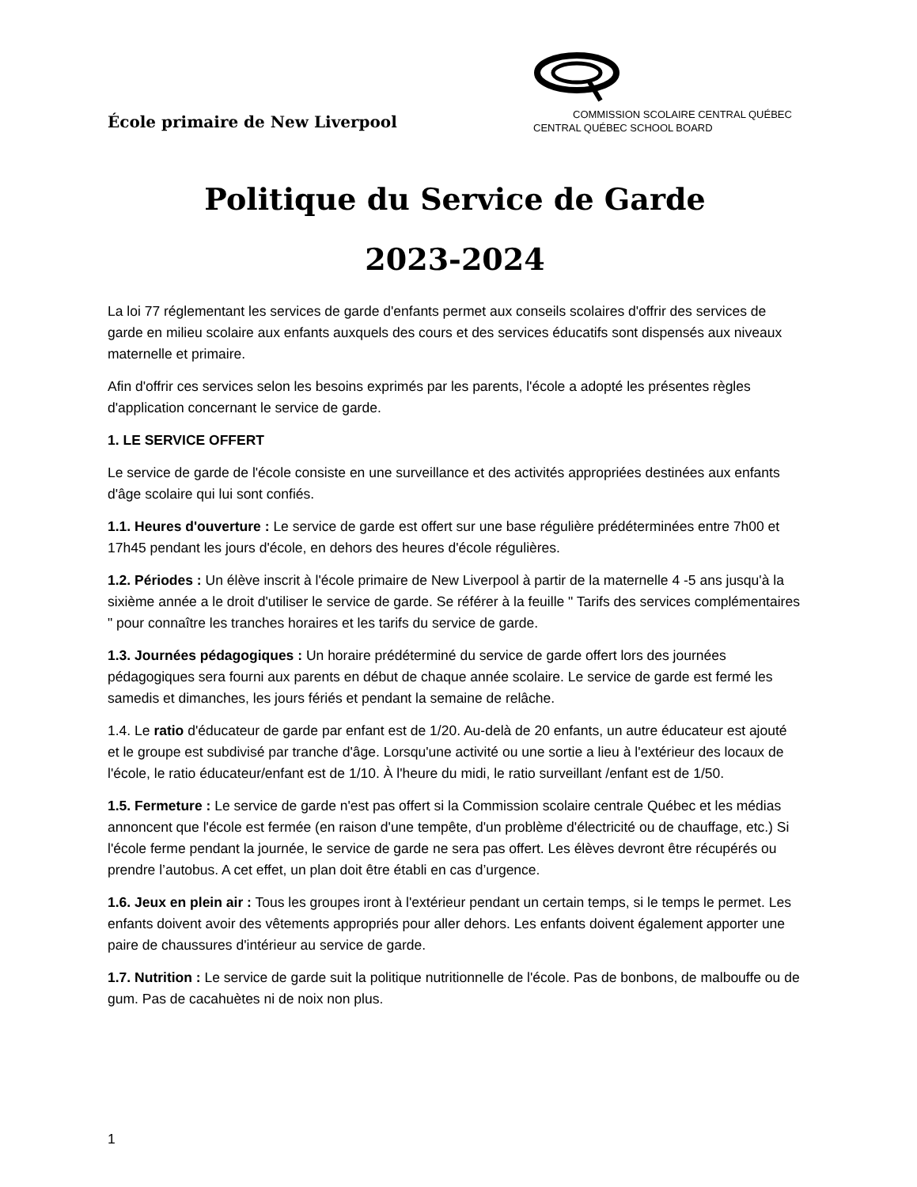École primaire de New Liverpool
COMMISSION SCOLAIRE CENTRAL QUÉBEC
CENTRAL QUÉBEC SCHOOL BOARD
Politique du Service de Garde
2023-2024
La loi 77 réglementant les services de garde d'enfants permet aux conseils scolaires d'offrir des services de garde en milieu scolaire aux enfants auxquels des cours et des services éducatifs sont dispensés aux niveaux maternelle et primaire.
Afin d'offrir ces services selon les besoins exprimés par les parents, l'école a adopté les présentes règles d'application concernant le service de garde.
1. LE SERVICE OFFERT
Le service de garde de l'école consiste en une surveillance et des activités appropriées destinées aux enfants d'âge scolaire qui lui sont confiés.
1.1. Heures d'ouverture : Le service de garde est offert sur une base régulière prédéterminées entre 7h00 et 17h45 pendant les jours d'école, en dehors des heures d'école régulières.
1.2. Périodes : Un élève inscrit à l'école primaire de New Liverpool à partir de la maternelle 4 -5 ans jusqu'à la sixième année a le droit d'utiliser le service de garde. Se référer à la feuille " Tarifs des services complémentaires " pour connaître les tranches horaires et les tarifs du service de garde.
1.3. Journées pédagogiques : Un horaire prédéterminé du service de garde offert lors des journées pédagogiques sera fourni aux parents en début de chaque année scolaire. Le service de garde est fermé les samedis et dimanches, les jours fériés et pendant la semaine de relâche.
1.4. Le ratio d'éducateur de garde par enfant est de 1/20. Au-delà de 20 enfants, un autre éducateur est ajouté et le groupe est subdivisé par tranche d'âge. Lorsqu'une activité ou une sortie a lieu à l'extérieur des locaux de l'école, le ratio éducateur/enfant est de 1/10. À l'heure du midi, le ratio surveillant /enfant est de 1/50.
1.5. Fermeture : Le service de garde n'est pas offert si la Commission scolaire centrale Québec et les médias annoncent que l'école est fermée (en raison d'une tempête, d'un problème d'électricité ou de chauffage, etc.) Si l'école ferme pendant la journée, le service de garde ne sera pas offert. Les élèves devront être récupérés ou prendre l’autobus. A cet effet, un plan doit être établi en cas d’urgence.
1.6. Jeux en plein air : Tous les groupes iront à l'extérieur pendant un certain temps, si le temps le permet. Les enfants doivent avoir des vêtements appropriés pour aller dehors. Les enfants doivent également apporter une paire de chaussures d'intérieur au service de garde.
1.7. Nutrition : Le service de garde suit la politique nutritionnelle de l'école. Pas de bonbons, de malbouffe ou de gum. Pas de cacahuètes ni de noix non plus.
1